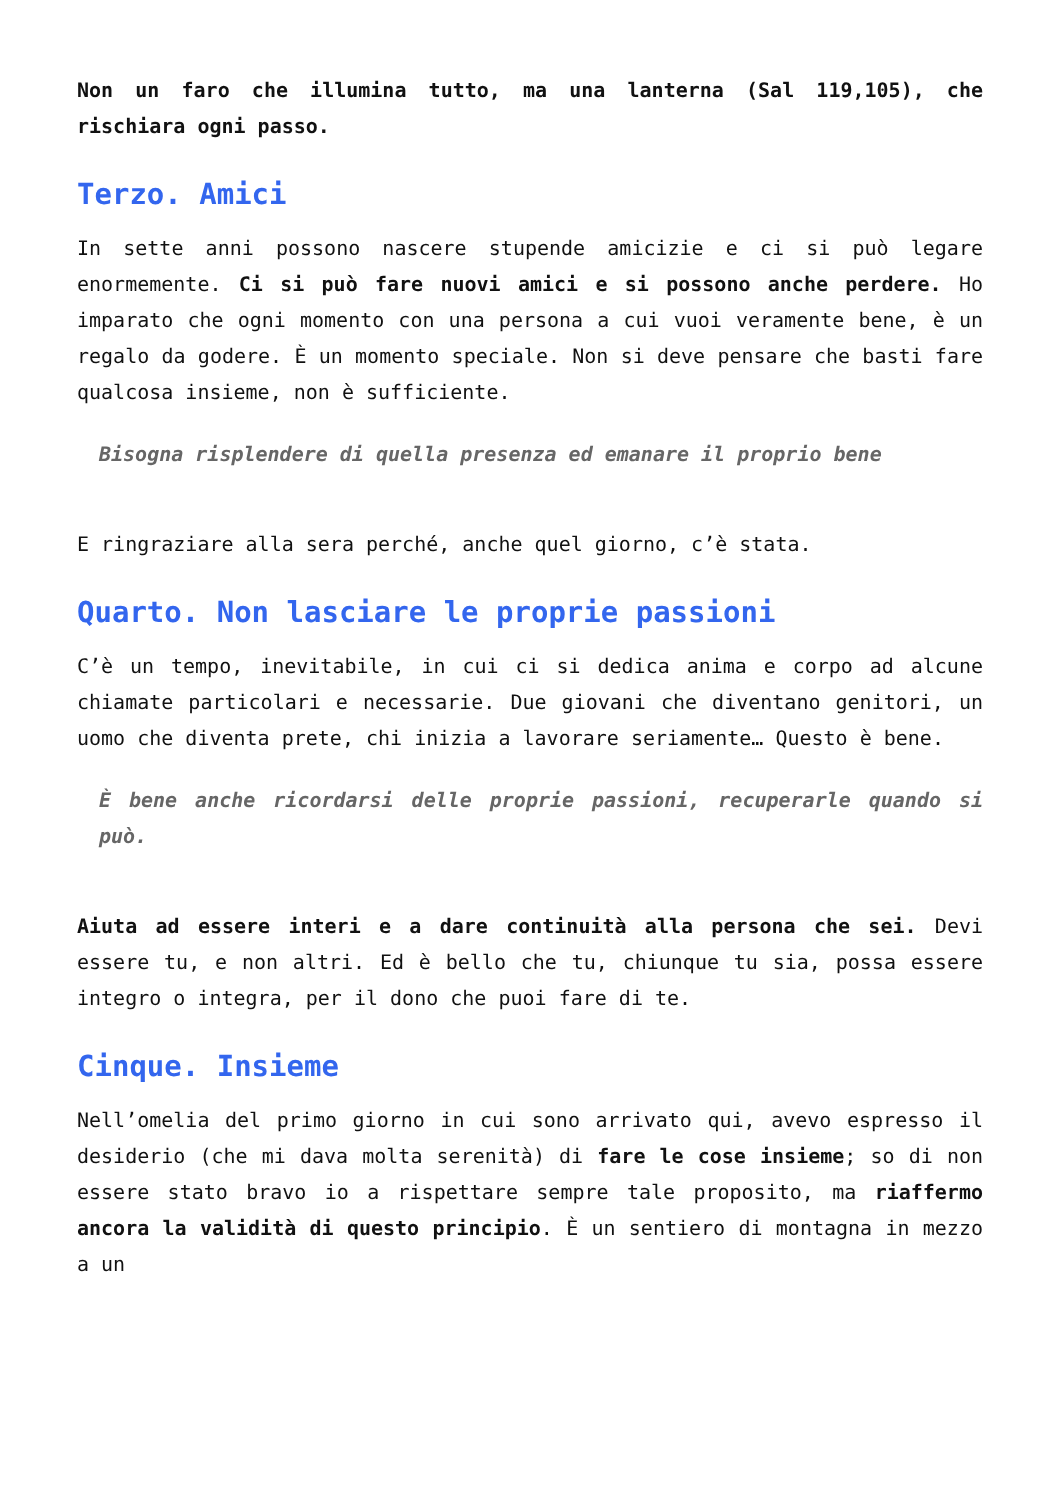Non un faro che illumina tutto, ma una lanterna (Sal 119,105), che rischiara ogni passo.
Terzo. Amici
In sette anni possono nascere stupende amicizie e ci si può legare enormemente. Ci si può fare nuovi amici e si possono anche perdere. Ho imparato che ogni momento con una persona a cui vuoi veramente bene, è un regalo da godere. È un momento speciale. Non si deve pensare che basti fare qualcosa insieme, non è sufficiente.
Bisogna risplendere di quella presenza ed emanare il proprio bene
E ringraziare alla sera perché, anche quel giorno, c’è stata.
Quarto. Non lasciare le proprie passioni
C’è un tempo, inevitabile, in cui ci si dedica anima e corpo ad alcune chiamate particolari e necessarie. Due giovani che diventano genitori, un uomo che diventa prete, chi inizia a lavorare seriamente… Questo è bene.
È bene anche ricordarsi delle proprie passioni, recuperarle quando si può.
Aiuta ad essere interi e a dare continuità alla persona che sei. Devi essere tu, e non altri. Ed è bello che tu, chiunque tu sia, possa essere integro o integra, per il dono che puoi fare di te.
Cinque. Insieme
Nell’omelia del primo giorno in cui sono arrivato qui, avevo espresso il desiderio (che mi dava molta serenità) di fare le cose insieme; so di non essere stato bravo io a rispettare sempre tale proposito, ma riaffermo ancora la validità di questo principio. È un sentiero di montagna in mezzo a un